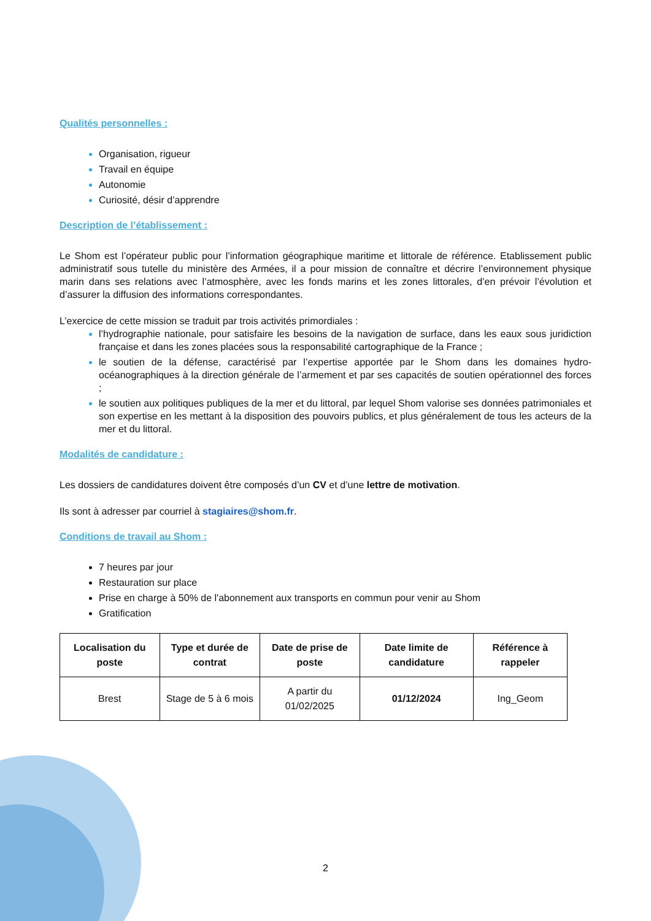Qualités personnelles :
Organisation, rigueur
Travail en équipe
Autonomie
Curiosité, désir d’apprendre
Description de l’établissement :
Le Shom est l’opérateur public pour l’information géographique maritime et littorale de référence. Etablissement public administratif sous tutelle du ministère des Armées, il a pour mission de connaître et décrire l’environnement physique marin dans ses relations avec l’atmosphère, avec les fonds marins et les zones littorales, d’en prévoir l’évolution et d’assurer la diffusion des informations correspondantes.
L’exercice de cette mission se traduit par trois activités primordiales :
l’hydrographie nationale, pour satisfaire les besoins de la navigation de surface, dans les eaux sous juridiction française et dans les zones placées sous la responsabilité cartographique de la France ;
le soutien de la défense, caractérisé par l’expertise apportée par le Shom dans les domaines hydro-océanographiques à la direction générale de l’armement et par ses capacités de soutien opérationnel des forces ;
le soutien aux politiques publiques de la mer et du littoral, par lequel Shom valorise ses données patrimoniales et son expertise en les mettant à la disposition des pouvoirs publics, et plus généralement de tous les acteurs de la mer et du littoral.
Modalités de candidature :
Les dossiers de candidatures doivent être composés d’un CV et d’une lettre de motivation.
Ils sont à adresser par courriel à stagiaires@shom.fr.
Conditions de travail au Shom :
7 heures par jour
Restauration sur place
Prise en charge à 50% de l'abonnement aux transports en commun pour venir au Shom
Gratification
| Localisation du poste | Type et durée de contrat | Date de prise de poste | Date limite de candidature | Référence à rappeler |
| --- | --- | --- | --- | --- |
| Brest | Stage de 5 à 6 mois | A partir du 01/02/2025 | 01/12/2024 | Ing_Geom |
2